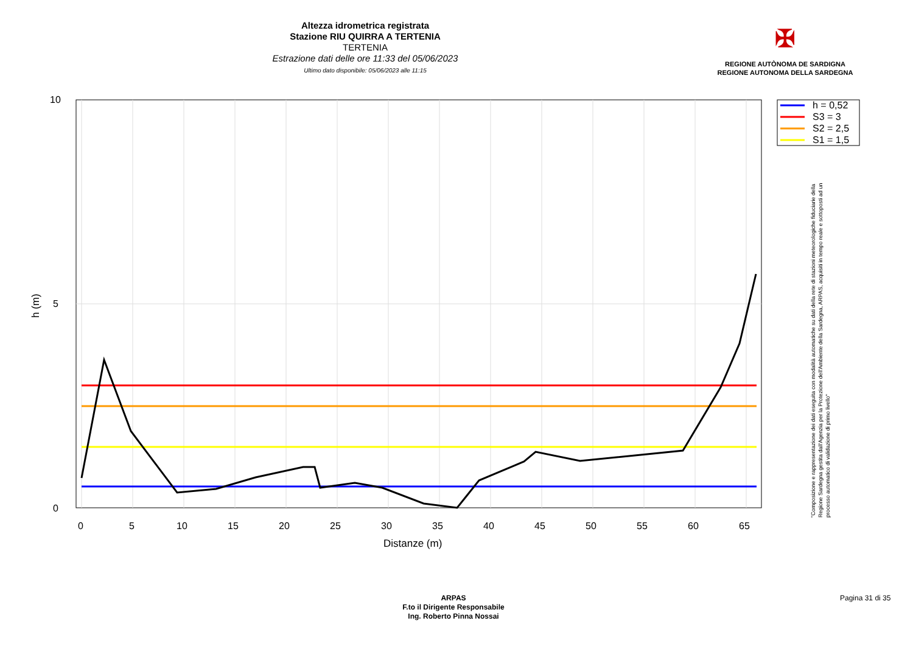Altezza idrometrica registrata
Stazione RIU QUIRRA A TERTENIA
TERTENIA
Estrazione dati delle ore 11:33 del 05/06/2023
Ultimo dato disponibile: 05/06/2023 alle 11:15
✠
REGIONE AUTÒNOMA DE SARDIGNA
REGIONE AUTONOMA DELLA SARDEGNA
h = 0,52
S3 = 3
S2 = 2,5
S1 = 1,5
10
5
0
0
5
10
15
20
25
30
35
40
45
50
55
60
65
Distanze (m)
h (m)
"Composizione e rappresentazione dei dati eseguita con modalità automatiche su dati della rete di stazioni meteorologiche fiduciarie della Regione Sardegna gestita dall'Agenzia per la Protezione dell'Ambiente della Sardegna, ARPAS, acquisiti in tempo reale e sottoposti ad un processo automatico di validazione di primo livello"
ARPAS
F.to il Dirigente Responsabile
Ing. Roberto Pinna Nossai
Pagina 31 di 35